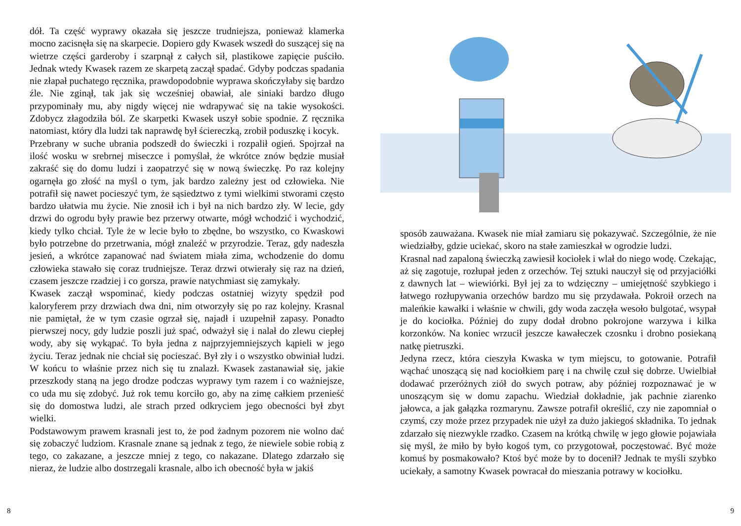dół. Ta część wyprawy okazała się jeszcze trudniejsza, ponieważ klamerka mocno zacisnęła się na skarpecie. Dopiero gdy Kwasek wszedł do suszącej się na wietrze części garderoby i szarpnął z całych sił, plastikowe zapięcie puściło. Jednak wtedy Kwasek razem ze skarpetą zaczął spadać. Gdyby podczas spadania nie złapał puchatego ręcznika, prawdopodobnie wyprawa skończyłaby się bardzo źle. Nie zginął, tak jak się wcześniej obawiał, ale siniaki bardzo długo przypominały mu, aby nigdy więcej nie wdrapywać się na takie wysokości. Zdobycz złagodziła ból. Ze skarpetki Kwasek uszył sobie spodnie. Z ręcznika natomiast, który dla ludzi tak naprawdę był ściereczką, zrobił poduszkę i kocyk.
Przebrany w suche ubrania podszedł do świeczki i rozpalił ogień. Spojrzał na ilość wosku w srebrnej miseczce i pomyślał, że wkrótce znów będzie musiał zakraść się do domu ludzi i zaopatrzyć się w nową świeczkę. Po raz kolejny ogarnęła go złość na myśl o tym, jak bardzo zależny jest od człowieka. Nie potrafił się nawet pocieszyć tym, że sąsiedztwo z tymi wielkimi stworami często bardzo ułatwia mu życie. Nie znosił ich i był na nich bardzo zły. W lecie, gdy drzwi do ogrodu były prawie bez przerwy otwarte, mógł wchodzić i wychodzić, kiedy tylko chciał. Tyle że w lecie było to zbędne, bo wszystko, co Kwaskowi było potrzebne do przetrwania, mógł znaleźć w przyrodzie. Teraz, gdy nadeszła jesień, a wkrótce zapanować nad światem miała zima, wchodzenie do domu człowieka stawało się coraz trudniejsze. Teraz drzwi otwierały się raz na dzień, czasem jeszcze rzadziej i co gorsza, prawie natychmiast się zamykały.
Kwasek zaczął wspominać, kiedy podczas ostatniej wizyty spędził pod kaloryferem przy drzwiach dwa dni, nim otworzyły się po raz kolejny. Krasnal nie pamiętał, że w tym czasie ogrzał się, najadł i uzupełnił zapasy. Ponadto pierwszej nocy, gdy ludzie poszli już spać, odważył się i nalał do zlewu ciepłej wody, aby się wykąpać. To była jedna z najprzyjemniejszych kąpieli w jego życiu. Teraz jednak nie chciał się pocieszać. Był zły i o wszystko obwiniał ludzi. W końcu to właśnie przez nich się tu znalazł. Kwasek zastanawiał się, jakie przeszkody staną na jego drodze podczas wyprawy tym razem i co ważniejsze, co uda mu się zdobyć. Już rok temu korciło go, aby na zimę całkiem przenieść się do domostwa ludzi, ale strach przed odkryciem jego obecności był zbyt wielki.
Podstawowym prawem krasnali jest to, że pod żadnym pozorem nie wolno dać się zobaczyć ludziom. Krasnale znane są jednak z tego, że niewiele sobie robią z tego, co zakazane, a jeszcze mniej z tego, co nakazane. Dlatego zdarzało się nieraz, że ludzie albo dostrzegali krasnale, albo ich obecność była w jakiś
8
sposób zauważana. Kwasek nie miał zamiaru się pokazywać. Szczególnie, że nie wiedziałby, gdzie uciekać, skoro na stałe zamieszkał w ogrodzie ludzi.
Krasnal nad zapaloną świeczką zawiesił kociołek i wlał do niego wodę. Czekając, aż się zagotuje, rozłupał jeden z orzechów. Tej sztuki nauczył się od przyjaciółki z dawnych lat – wiewiórki. Był jej za to wdzięczny – umiejętność szybkiego i łatwego rozłupywania orzechów bardzo mu się przydawała. Pokroił orzech na maleńkie kawałki i właśnie w chwili, gdy woda zaczęła wesoło bulgotać, wsypał je do kociołka. Później do zupy dodał drobno pokrojone warzywa i kilka korzonków. Na koniec wrzucił jeszcze kawałeczek czosnku i drobno posiekaną natkę pietruszki.
Jedyna rzecz, która cieszyła Kwaska w tym miejscu, to gotowanie. Potrafił wąchać unoszącą się nad kociołkiem parę i na chwilę czuł się dobrze. Uwielbiał dodawać przeróżnych ziół do swych potraw, aby później rozpoznawać je w unoszącym się w domu zapachu. Wiedział dokładnie, jak pachnie ziarenko jałowca, a jak gałązka rozmarynu. Zawsze potrafił określić, czy nie zapomniał o czymś, czy może przez przypadek nie użył za dużo jakiegoś składnika. To jednak zdarzało się niezwykle rzadko. Czasem na krótką chwilę w jego głowie pojawiała się myśl, że miło by było kogoś tym, co przygotował, poczęstować. Być może komuś by posmakowało? Ktoś być może by to docenił? Jednak te myśli szybko uciekały, a samotny Kwasek powracał do mieszania potrawy w kociołku.
9